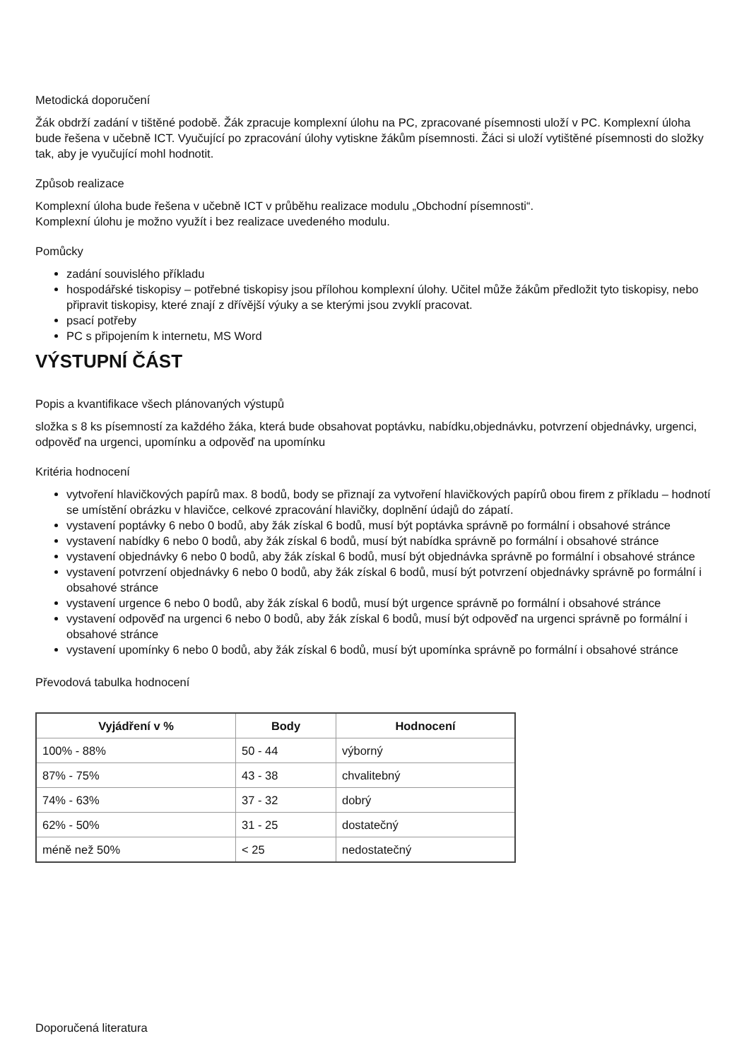Metodická doporučení
Žák obdrží zadání v tištěné podobě. Žák zpracuje komplexní úlohu na PC, zpracované písemnosti uloží v PC. Komplexní úloha bude řešena v učebně ICT. Vyučující po zpracování úlohy vytiskne žákům písemnosti. Žáci si uloží vytištěné písemnosti do složky tak, aby je vyučující mohl hodnotit.
Způsob realizace
Komplexní úloha bude řešena v učebně ICT v průběhu realizace modulu „Obchodní písemnosti“.
Komplexní úlohu je možno využít i bez realizace uvedeného modulu.
Pomůcky
zadání souvislého příkladu
hospodářské tiskopisy – potřebné tiskopisy jsou přílohou komplexní úlohy. Učitel může žákům předložit tyto tiskopisy, nebo připravit tiskopisy, které znají z dřívější výuky a se kterými jsou zvyklí pracovat.
psací potřeby
PC s připojením k internetu, MS Word
VÝSTUPNÍ ČÁST
Popis a kvantifikace všech plánovaných výstupů
složka s 8 ks písemností za každého žáka, která bude obsahovat poptávku, nabídku,objednávku, potvrzení objednávky, urgenci, odpověď na urgenci, upomínku a odpověď na upomínku
Kritéria hodnocení
vytvoření hlavičkových papírů max. 8 bodů, body se přiznají za vytvoření hlavičkových papírů obou firem z příkladu – hodnotí se umístění obrázku v hlavičce, celkové zpracování hlavičky, doplnění údajů do zápatí.
vystavení poptávky 6 nebo 0 bodů, aby žák získal 6 bodů, musí být poptávka správně po formální i obsahové stránce
vystavení nabídky 6 nebo 0 bodů, aby žák získal 6 bodů, musí být nabídka správně po formální i obsahové stránce
vystavení objednávky 6 nebo 0 bodů, aby žák získal 6 bodů, musí být objednávka správně po formální i obsahové stránce
vystavení potvrzení objednávky 6 nebo 0 bodů, aby žák získal 6 bodů, musí být potvrzení objednávky správně po formální i obsahové stránce
vystavení urgence 6 nebo 0 bodů, aby žák získal 6 bodů, musí být urgence správně po formální i obsahové stránce
vystavení odpověď na urgenci 6 nebo 0 bodů, aby žák získal 6 bodů, musí být odpověď na urgenci správně po formální i obsahové stránce
vystavení upomínky 6 nebo 0 bodů, aby žák získal 6 bodů, musí být upomínka správně po formální i obsahové stránce
Převodová tabulka hodnocení
| Vyjádření v % | Body | Hodnocení |
| --- | --- | --- |
| 100% - 88% | 50 - 44 | výborný |
| 87% - 75% | 43 - 38 | chvalitebný |
| 74% - 63% | 37 - 32 | dobrý |
| 62% - 50% | 31 - 25 | dostatečný |
| méně než 50% | < 25 | nedostatečný |
Doporučená literatura